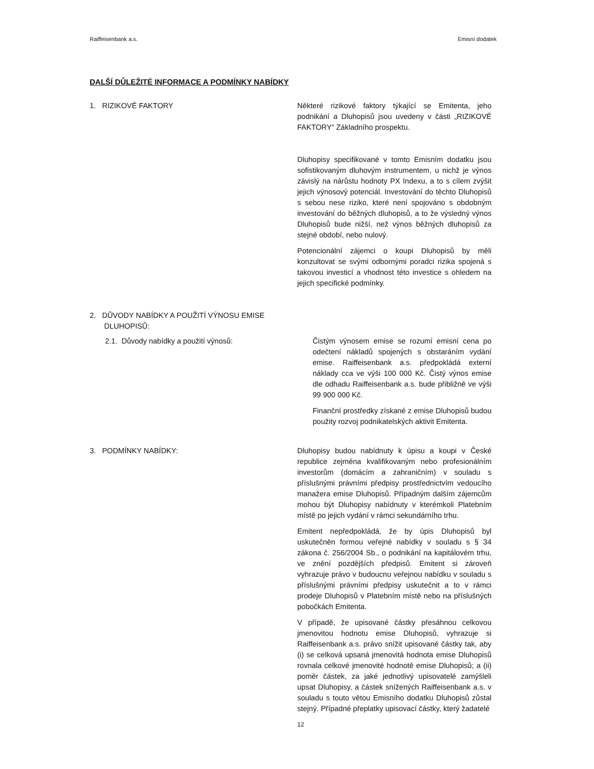Raiffeisenbank a.s. Emisní dodatek
DALŠÍ DŮLEŽITÉ INFORMACE A PODMÍNKY NABÍDKY
1. RIZIKOVÉ FAKTORY Některé rizikové faktory týkající se Emitenta, jeho podnikání a Dluhopisů jsou uvedeny v části „RIZIKOVÉ FAKTORY“ Základního prospektu.
Dluhopisy specifikované v tomto Emisním dodatku jsou sofistikovaným dluhovým instrumentem, u nichž je výnos závislý na nárůstu hodnoty PX Indexu, a to s cílem zvýšit jejich výnosový potenciál. Investování do těchto Dluhopisů s sebou nese riziko, které není spojováno s obdobným investování do běžných dluhopisů, a to že výsledný výnos Dluhopisů bude nižší, než výnos běžných dluhopisů za stejné období, nebo nulový.
Potencionální zájemci o koupi Dluhopisů by měli konzultovat se svými odbornými poradci rizika spojená s takovou investicí a vhodnost této investice s ohledem na jejich specifické podmínky.
2. DŮVODY NABÍDKY A POUŽITÍ VÝNOSU EMISE
DLUHOPISŮ:
2.1. Důvody nabídky a použití výnosů: Čistým výnosem emise se rozumí emisní cena po odečtení nákladů spojených s obstaráním vydání emise. Raiffeisenbank a.s. předpokládá externí náklady cca ve výši 100 000 Kč. Čistý výnos emise dle odhadu Raiffeisenbank a.s. bude přibližně ve výši 99 900 000 Kč.
Finanční prostředky získané z emise Dluhopisů budou použity rozvoj podnikatelských aktivit Emitenta.
3. PODMÍNKY NABÍDKY: Dluhopisy budou nabídnuty k úpisu a koupi v České republice zejména kvalifikovaným nebo profesionálním investorům (domácím a zahraničním) v souladu s příslušnými právními předpisy prostřednictvím vedoucího manažera emise Dluhopisů. Případným dalším zájemcům mohou být Dluhopisy nabídnuty v kterémkoli Platebním místě po jejich vydání v rámci sekundárního trhu.
Emitent nepředpokládá, že by úpis Dluhopisů byl uskutečněn formou veřejné nabídky v souladu s § 34 zákona č. 256/2004 Sb., o podnikání na kapitálovém trhu, ve znění pozdějších předpisů. Emitent si zároveň vyhrazuje právo v budoucnu veřejnou nabídku v souladu s příslušnými právními předpisy uskutečnit a to v rámci prodeje Dluhopisů v Platebním místě nebo na příslušných pobočkách Emitenta.
V případě, že upisované částky přesáhnou celkovou jmenovitou hodnotu emise Dluhopisů, vyhrazuje si Raiffeisenbank a.s. právo snížit upisované částky tak, aby (i) se celková upsaná jmenovitá hodnota emise Dluhopisů rovnala celkové jmenovité hodnotě emise Dluhopisů; a (ii) poměr částek, za jaké jednotlivý upisovatelé zamýšleli upsat Dluhopisy, a částek snížených Raiffeisenbank a.s. v souladu s touto větou Emisního dodatku Dluhopisů zůstal stejný. Případné přeplatky upisovací částky, který žadatelé
12